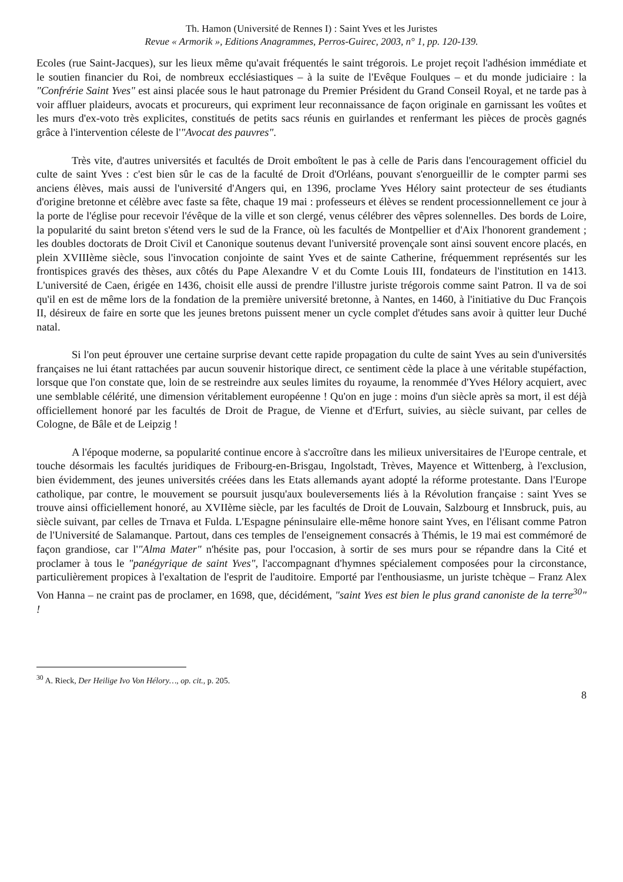Th. Hamon (Université de Rennes I) : Saint Yves et les Juristes
Revue « Armorik », Editions Anagrammes, Perros-Guirec, 2003, n° 1, pp. 120-139.
Ecoles (rue Saint-Jacques), sur les lieux même qu'avait fréquentés le saint trégorois. Le projet reçoit l'adhésion immédiate et le soutien financier du Roi, de nombreux ecclésiastiques – à la suite de l'Evêque Foulques – et du monde judiciaire : la "Confrérie Saint Yves" est ainsi placée sous le haut patronage du Premier Président du Grand Conseil Royal, et ne tarde pas à voir affluer plaideurs, avocats et procureurs, qui expriment leur reconnaissance de façon originale en garnissant les voûtes et les murs d'ex-voto très explicites, constitués de petits sacs réunis en guirlandes et renfermant les pièces de procès gagnés grâce à l'intervention céleste de l'"Avocat des pauvres".
Très vite, d'autres universités et facultés de Droit emboîtent le pas à celle de Paris dans l'encouragement officiel du culte de saint Yves : c'est bien sûr le cas de la faculté de Droit d'Orléans, pouvant s'enorgueillir de le compter parmi ses anciens élèves, mais aussi de l'université d'Angers qui, en 1396, proclame Yves Hélory saint protecteur de ses étudiants d'origine bretonne et célèbre avec faste sa fête, chaque 19 mai : professeurs et élèves se rendent processionnellement ce jour à la porte de l'église pour recevoir l'évêque de la ville et son clergé, venus célébrer des vêpres solennelles. Des bords de Loire, la popularité du saint breton s'étend vers le sud de la France, où les facultés de Montpellier et d'Aix l'honorent grandement ; les doubles doctorats de Droit Civil et Canonique soutenus devant l'université provençale sont ainsi souvent encore placés, en plein XVIIIème siècle, sous l'invocation conjointe de saint Yves et de sainte Catherine, fréquemment représentés sur les frontispices gravés des thèses, aux côtés du Pape Alexandre V et du Comte Louis III, fondateurs de l'institution en 1413. L'université de Caen, érigée en 1436, choisit elle aussi de prendre l'illustre juriste trégorois comme saint Patron. Il va de soi qu'il en est de même lors de la fondation de la première université bretonne, à Nantes, en 1460, à l'initiative du Duc François II, désireux de faire en sorte que les jeunes bretons puissent mener un cycle complet d'études sans avoir à quitter leur Duché natal.
Si l'on peut éprouver une certaine surprise devant cette rapide propagation du culte de saint Yves au sein d'universités françaises ne lui étant rattachées par aucun souvenir historique direct, ce sentiment cède la place à une véritable stupéfaction, lorsque que l'on constate que, loin de se restreindre aux seules limites du royaume, la renommée d'Yves Hélory acquiert, avec une semblable célérité, une dimension véritablement européenne ! Qu'on en juge : moins d'un siècle après sa mort, il est déjà officiellement honoré par les facultés de Droit de Prague, de Vienne et d'Erfurt, suivies, au siècle suivant, par celles de Cologne, de Bâle et de Leipzig !
A l'époque moderne, sa popularité continue encore à s'accroître dans les milieux universitaires de l'Europe centrale, et touche désormais les facultés juridiques de Fribourg-en-Brisgau, Ingolstadt, Trèves, Mayence et Wittenberg, à l'exclusion, bien évidemment, des jeunes universités créées dans les Etats allemands ayant adopté la réforme protestante. Dans l'Europe catholique, par contre, le mouvement se poursuit jusqu'aux bouleversements liés à la Révolution française : saint Yves se trouve ainsi officiellement honoré, au XVIIème siècle, par les facultés de Droit de Louvain, Salzbourg et Innsbruck, puis, au siècle suivant, par celles de Trnava et Fulda. L'Espagne péninsulaire elle-même honore saint Yves, en l'élisant comme Patron de l'Université de Salamanque. Partout, dans ces temples de l'enseignement consacrés à Thémis, le 19 mai est commémoré de façon grandiose, car l'"Alma Mater" n'hésite pas, pour l'occasion, à sortir de ses murs pour se répandre dans la Cité et proclamer à tous le "panégyrique de saint Yves", l'accompagnant d'hymnes spécialement composées pour la circonstance, particulièrement propices à l'exaltation de l'esprit de l'auditoire. Emporté par l'enthousiasme, un juriste tchèque – Franz Alex Von Hanna – ne craint pas de proclamer, en 1698, que, décidément, "saint Yves est bien le plus grand canoniste de la terre<sup>30</sup>" !
<sup>30</sup> A. Rieck, Der Heilige Ivo Von Hélory…, op. cit., p. 205.
8